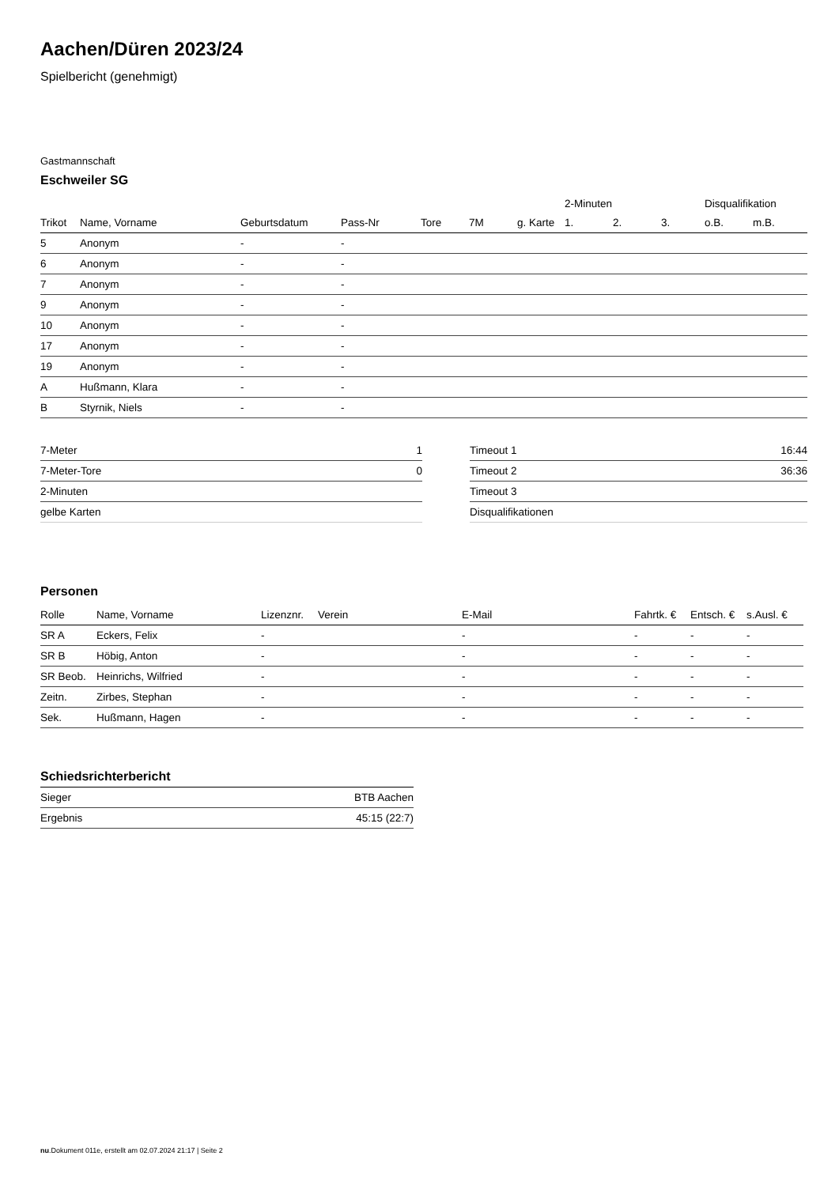Aachen/Düren 2023/24
Spielbericht (genehmigt)
Gastmannschaft
Eschweiler SG
| | | | | | | | 2-Minuten | | | Disqualifikation | |
| --- | --- | --- | --- | --- | --- | --- | --- | --- | --- | --- | --- |
| Trikot | Name, Vorname | Geburtsdatum | Pass-Nr | Tore | 7M | g. Karte | 1. | 2. | 3. | o.B. | m.B. |
| 5 | Anonym | - | - | | | | | | | | |
| 6 | Anonym | - | - | | | | | | | | |
| 7 | Anonym | - | - | | | | | | | | |
| 9 | Anonym | - | - | | | | | | | | |
| 10 | Anonym | - | - | | | | | | | | |
| 17 | Anonym | - | - | | | | | | | | |
| 19 | Anonym | - | - | | | | | | | | |
| A | Hußmann, Klara | - | - | | | | | | | | |
| B | Styrnik, Niels | - | - | | | | | | | | |
| 7-Meter | 1 |
| 7-Meter-Tore | 0 |
| 2-Minuten | |
| gelbe Karten | |
| Timeout 1 | 16:44 |
| Timeout 2 | 36:36 |
| Timeout 3 | |
| Disqualifikationen | |
Personen
| Rolle | Name, Vorname | Lizenznr. | Verein | E-Mail | Fahrtk. € | Entsch. € | s.Ausl. € |
| --- | --- | --- | --- | --- | --- | --- | --- |
| SR A | Eckers, Felix | - | | - | - | - | - |
| SR B | Höbig, Anton | - | | - | - | - | - |
| SR Beob. | Heinrichs, Wilfried | - | | - | - | - | - |
| Zeitn. | Zirbes, Stephan | - | | - | - | - | - |
| Sek. | Hußmann, Hagen | - | | - | - | - | - |
Schiedsrichterbericht
| Sieger | BTB Aachen |
| Ergebnis | 45:15 (22:7) |
nu.Dokument 011e, erstellt am 02.07.2024 21:17 | Seite 2